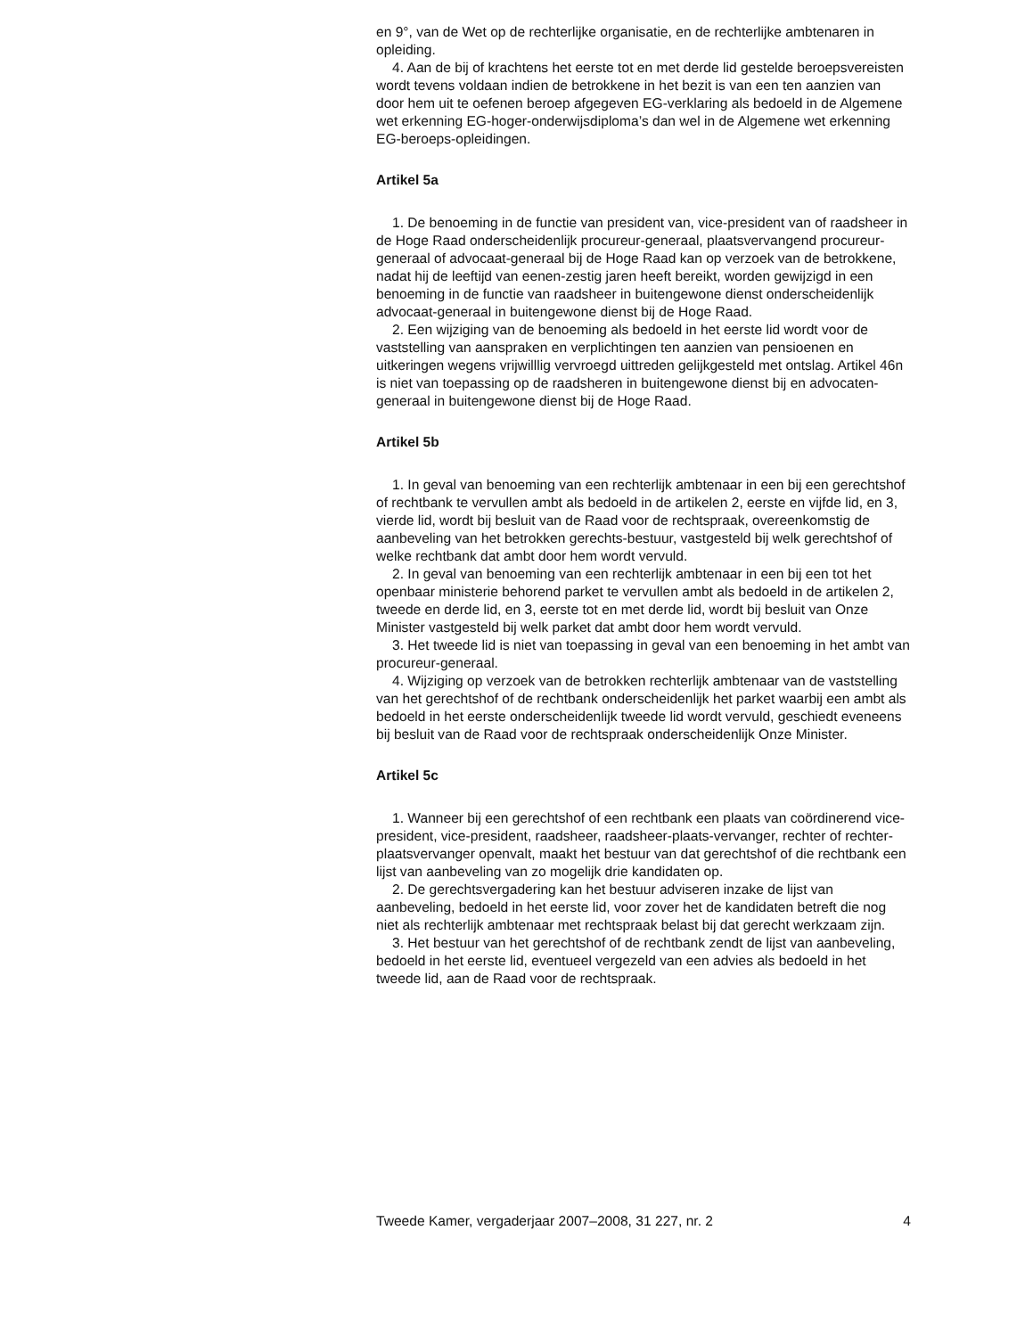en 9°, van de Wet op de rechterlijke organisatie, en de rechterlijke ambtenaren in opleiding.
4. Aan de bij of krachtens het eerste tot en met derde lid gestelde beroepsvereisten wordt tevens voldaan indien de betrokkene in het bezit is van een ten aanzien van door hem uit te oefenen beroep afgegeven EG-verklaring als bedoeld in de Algemene wet erkenning EG-hoger-onderwijsdiploma’s dan wel in de Algemene wet erkenning EG-beroeps-opleidingen.
Artikel 5a
1. De benoeming in de functie van president van, vice-president van of raadsheer in de Hoge Raad onderscheidenlijk procureur-generaal, plaatsvervangend procureur-generaal of advocaat-generaal bij de Hoge Raad kan op verzoek van de betrokkene, nadat hij de leeftijd van eenen-zestig jaren heeft bereikt, worden gewijzigd in een benoeming in de functie van raadsheer in buitengewone dienst onderscheidenlijk advocaat-generaal in buitengewone dienst bij de Hoge Raad.
2. Een wijziging van de benoeming als bedoeld in het eerste lid wordt voor de vaststelling van aanspraken en verplichtingen ten aanzien van pensioenen en uitkeringen wegens vrijwilllig vervroegd uittreden gelijkgesteld met ontslag. Artikel 46n is niet van toepassing op de raadsheren in buitengewone dienst bij en advocaten-generaal in buitengewone dienst bij de Hoge Raad.
Artikel 5b
1. In geval van benoeming van een rechterlijk ambtenaar in een bij een gerechtshof of rechtbank te vervullen ambt als bedoeld in de artikelen 2, eerste en vijfde lid, en 3, vierde lid, wordt bij besluit van de Raad voor de rechtspraak, overeenkomstig de aanbeveling van het betrokken gerechts-bestuur, vastgesteld bij welk gerechtshof of welke rechtbank dat ambt door hem wordt vervuld.
2. In geval van benoeming van een rechterlijk ambtenaar in een bij een tot het openbaar ministerie behorend parket te vervullen ambt als bedoeld in de artikelen 2, tweede en derde lid, en 3, eerste tot en met derde lid, wordt bij besluit van Onze Minister vastgesteld bij welk parket dat ambt door hem wordt vervuld.
3. Het tweede lid is niet van toepassing in geval van een benoeming in het ambt van procureur-generaal.
4. Wijziging op verzoek van de betrokken rechterlijk ambtenaar van de vaststelling van het gerechtshof of de rechtbank onderscheidenlijk het parket waarbij een ambt als bedoeld in het eerste onderscheidenlijk tweede lid wordt vervuld, geschiedt eveneens bij besluit van de Raad voor de rechtspraak onderscheidenlijk Onze Minister.
Artikel 5c
1. Wanneer bij een gerechtshof of een rechtbank een plaats van coördinerend vice-president, vice-president, raadsheer, raadsheer-plaats-vervanger, rechter of rechter-plaatsvervanger openvalt, maakt het bestuur van dat gerechtshof of die rechtbank een lijst van aanbeveling van zo mogelijk drie kandidaten op.
2. De gerechtsvergadering kan het bestuur adviseren inzake de lijst van aanbeveling, bedoeld in het eerste lid, voor zover het de kandidaten betreft die nog niet als rechterlijk ambtenaar met rechtspraak belast bij dat gerecht werkzaam zijn.
3. Het bestuur van het gerechtshof of de rechtbank zendt de lijst van aanbeveling, bedoeld in het eerste lid, eventueel vergezeld van een advies als bedoeld in het tweede lid, aan de Raad voor de rechtspraak.
Tweede Kamer, vergaderjaar 2007–2008, 31 227, nr. 2 4